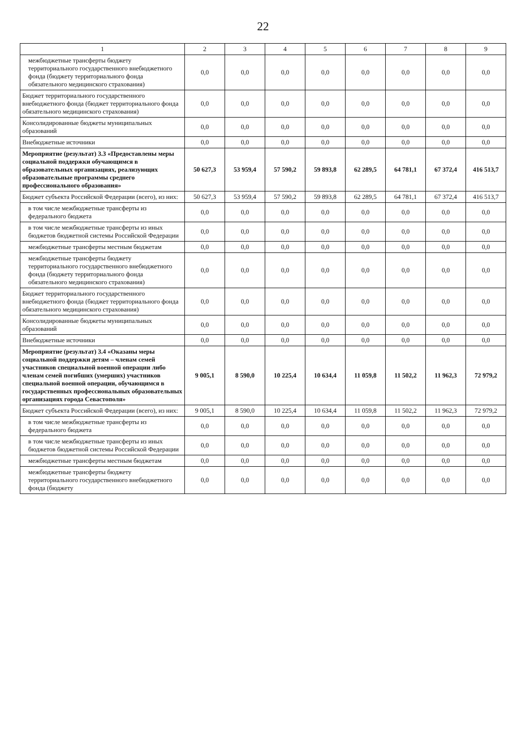22
| 1 | 2 | 3 | 4 | 5 | 6 | 7 | 8 | 9 |
| --- | --- | --- | --- | --- | --- | --- | --- | --- |
| межбюджетные трансферты бюджету территориального государственного внебюджетного фонда (бюджету территориального фонда обязательного медицинского страхования) | 0,0 | 0,0 | 0,0 | 0,0 | 0,0 | 0,0 | 0,0 | 0,0 |
| Бюджет территориального государственного внебюджетного фонда (бюджет территориального фонда обязательного медицинского страхования) | 0,0 | 0,0 | 0,0 | 0,0 | 0,0 | 0,0 | 0,0 | 0,0 |
| Консолидированные бюджеты муниципальных образований | 0,0 | 0,0 | 0,0 | 0,0 | 0,0 | 0,0 | 0,0 | 0,0 |
| Внебюджетные источники | 0,0 | 0,0 | 0,0 | 0,0 | 0,0 | 0,0 | 0,0 | 0,0 |
| Мероприятие (результат) 3.3 «Предоставлены меры социальной поддержки обучающимся в образовательных организациях, реализующих образовательные программы среднего профессионального образования» | 50 627,3 | 53 959,4 | 57 590,2 | 59 893,8 | 62 289,5 | 64 781,1 | 67 372,4 | 416 513,7 |
| Бюджет субъекта Российской Федерации (всего), из них: | 50 627,3 | 53 959,4 | 57 590,2 | 59 893,8 | 62 289,5 | 64 781,1 | 67 372,4 | 416 513,7 |
| в том числе межбюджетные трансферты из федерального бюджета | 0,0 | 0,0 | 0,0 | 0,0 | 0,0 | 0,0 | 0,0 | 0,0 |
| в том числе межбюджетные трансферты из иных бюджетов бюджетной системы Российской Федерации | 0,0 | 0,0 | 0,0 | 0,0 | 0,0 | 0,0 | 0,0 | 0,0 |
| межбюджетные трансферты местным бюджетам | 0,0 | 0,0 | 0,0 | 0,0 | 0,0 | 0,0 | 0,0 | 0,0 |
| межбюджетные трансферты бюджету территориального государственного внебюджетного фонда (бюджету территориального фонда обязательного медицинского страхования) | 0,0 | 0,0 | 0,0 | 0,0 | 0,0 | 0,0 | 0,0 | 0,0 |
| Бюджет территориального государственного внебюджетного фонда (бюджет территориального фонда обязательного медицинского страхования) | 0,0 | 0,0 | 0,0 | 0,0 | 0,0 | 0,0 | 0,0 | 0,0 |
| Консолидированные бюджеты муниципальных образований | 0,0 | 0,0 | 0,0 | 0,0 | 0,0 | 0,0 | 0,0 | 0,0 |
| Внебюджетные источники | 0,0 | 0,0 | 0,0 | 0,0 | 0,0 | 0,0 | 0,0 | 0,0 |
| Мероприятие (результат) 3.4 «Оказаны меры социальной поддержки детям – членам семей участников специальной военной операции либо членам семей погибших (умерших) участников специальной военной операции, обучающимся в государственных профессиональных образовательных организациях города Севастополя» | 9 005,1 | 8 590,0 | 10 225,4 | 10 634,4 | 11 059,8 | 11 502,2 | 11 962,3 | 72 979,2 |
| Бюджет субъекта Российской Федерации (всего), из них: | 9 005,1 | 8 590,0 | 10 225,4 | 10 634,4 | 11 059,8 | 11 502,2 | 11 962,3 | 72 979,2 |
| в том числе межбюджетные трансферты из федерального бюджета | 0,0 | 0,0 | 0,0 | 0,0 | 0,0 | 0,0 | 0,0 | 0,0 |
| в том числе межбюджетные трансферты из иных бюджетов бюджетной системы Российской Федерации | 0,0 | 0,0 | 0,0 | 0,0 | 0,0 | 0,0 | 0,0 | 0,0 |
| межбюджетные трансферты местным бюджетам | 0,0 | 0,0 | 0,0 | 0,0 | 0,0 | 0,0 | 0,0 | 0,0 |
| межбюджетные трансферты бюджету территориального государственного внебюджетного фонда (бюджету | 0,0 | 0,0 | 0,0 | 0,0 | 0,0 | 0,0 | 0,0 | 0,0 |